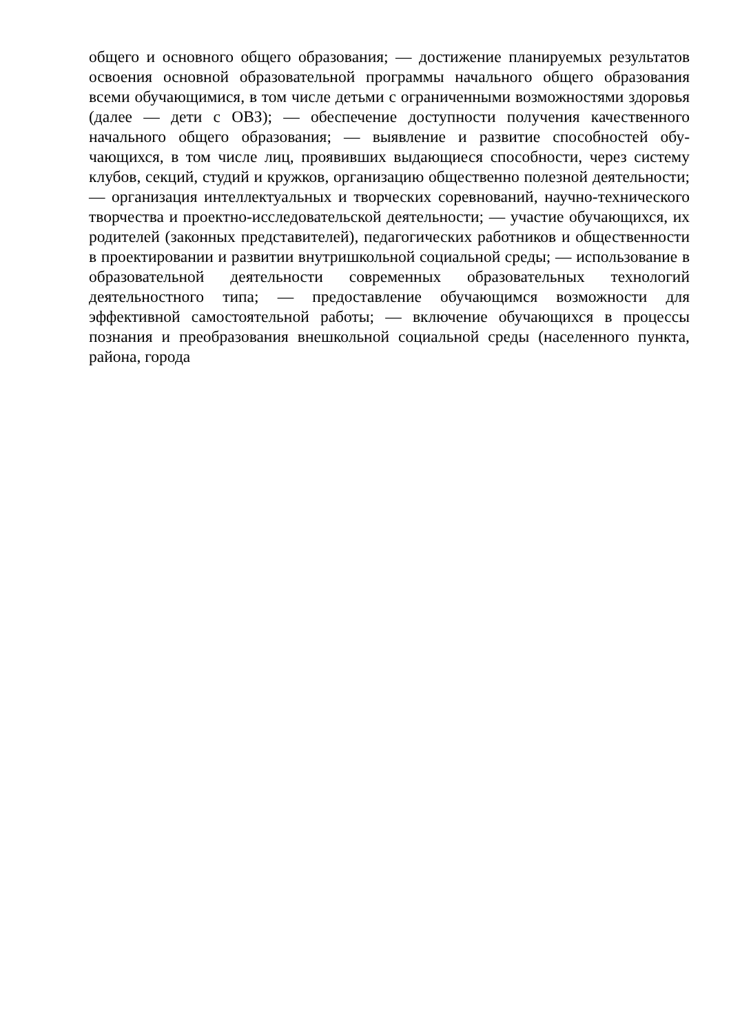общего и основного общего образования; — достижение планируемых результатов освоения основной образовательной программы начального общего образования всеми обучающимися, в том числе детьми с ограниченными возможностями здоровья (далее — дети с ОВЗ); — обеспечение доступности получения качественного начального общего образования; — выявление и развитие способностей обу- чающихся, в том числе лиц, проявивших выдающиеся способности, через систему клубов, секций, студий и кружков, организацию общественно полезной деятельности; — организация интеллектуальных и творческих соревнований, научно-технического творчества и проектно-исследовательской деятельности; — участие обучающихся, их родителей (законных представителей), педагогических работников и общественности в проектировании и развитии внутришкольной социальной среды; — использование в образовательной деятельности современных образовательных технологий деятельностного типа; — предоставление обучающимся возможности для эффективной самостоятельной работы; — включение обучающихся в процессы познания и преобразования внешкольной социальной среды (населенного пункта, района, города